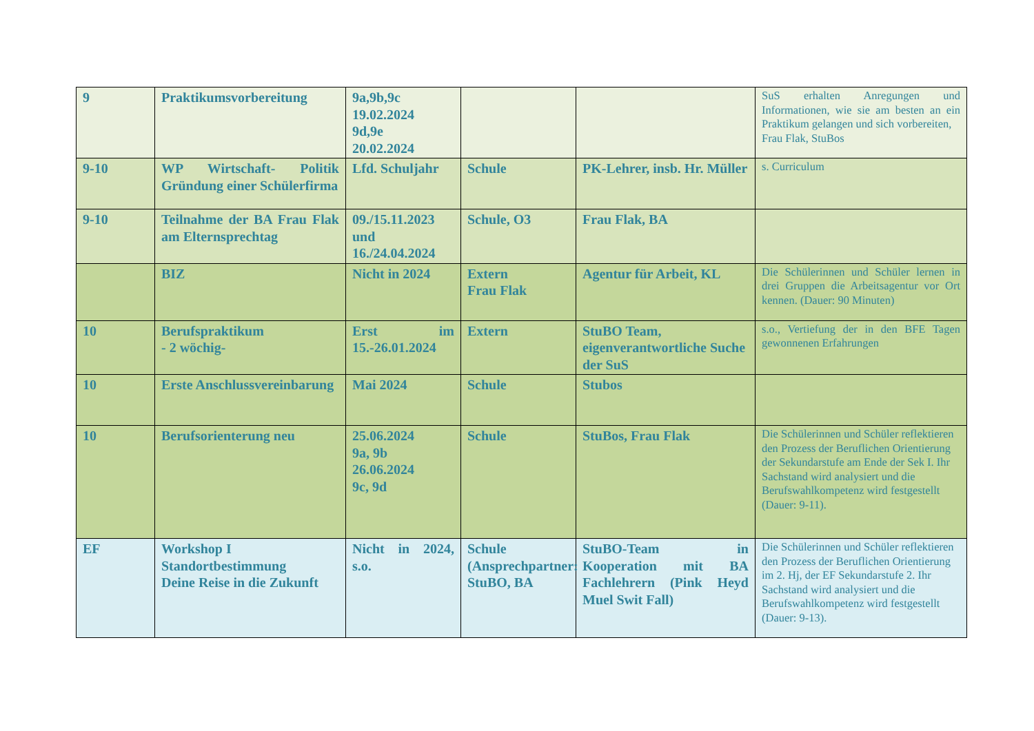| 9 | Praktikumsvorbereitung | 9a,9b,9c 19.02.2024 9d,9e 20.02.2024 | | | SuS erhalten Anregungen und Informationen, wie sie am besten an ein Praktikum gelangen und sich vorbereiten, Frau Flak, StuBos |
| 9-10 | WP Wirtschaft- Politik Gründung einer Schülerfirma | Lfd. Schuljahr | Schule | PK-Lehrer, insb. Hr. Müller | s. Curriculum |
| 9-10 | Teilnahme der BA Frau Flak am Elternsprechtag | 09./15.11.2023 und 16./24.04.2024 | Schule, O3 | Frau Flak, BA | |
| | BIZ | Nicht in 2024 | Extern Frau Flak | Agentur für Arbeit, KL | Die Schülerinnen und Schüler lernen in drei Gruppen die Arbeitsagentur vor Ort kennen. (Dauer: 90 Minuten) |
| 10 | Berufspraktikum - 2 wöchig- | Erst im 15.-26.01.2024 | Extern | StuBO Team, eigenverantwortliche Suche der SuS | s.o., Vertiefung der in den BFE Tagen gewonnenen Erfahrungen |
| 10 | Erste Anschlussvereinbarung | Mai 2024 | Schule | Stubos | |
| 10 | Berufsorienterung neu | 25.06.2024 9a, 9b 26.06.2024 9c, 9d | Schule | StuBos, Frau Flak | Die Schülerinnen und Schüler reflektieren den Prozess der Beruflichen Orientierung der Sekundarstufe am Ende der Sek I. Ihr Sachstand wird analysiert und die Berufswahlkompetenz wird festgestellt (Dauer: 9-11). |
| EF | Workshop I Standortbestimmung Deine Reise in die Zukunft | Nicht in 2024, s.o. | Schule (Ansprechpartner: StuBO, BA | StuBO-Team in Kooperation mit BA Fachlehrern (Pink Heyd Muel Swit Fall) | Die Schülerinnen und Schüler reflektieren den Prozess der Beruflichen Orientierung im 2. Hj, der EF Sekundarstufe 2. Ihr Sachstand wird analysiert und die Berufswahlkompetenz wird festgestellt (Dauer: 9-13). |